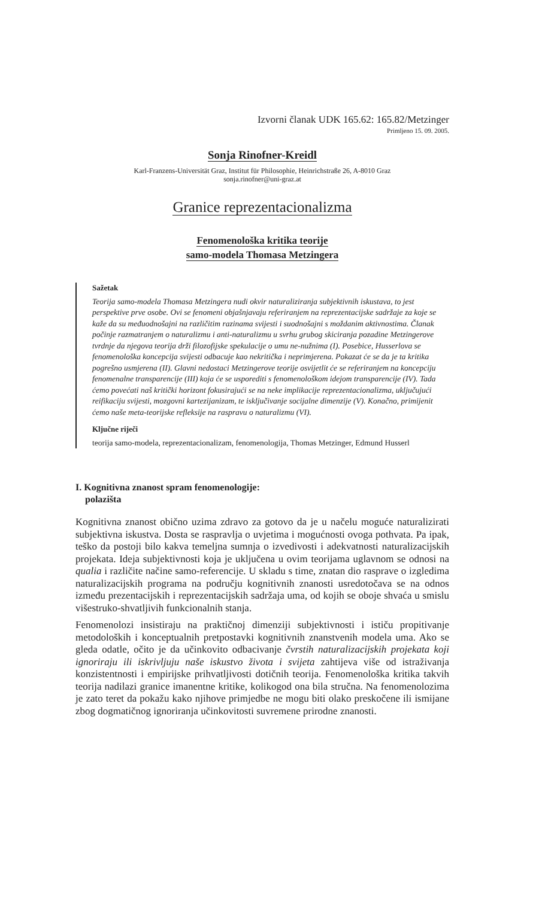Izvorni članak UDK 165.62: 165.82/Metzinger
Primljeno 15. 09. 2005.
Sonja Rinofner-Kreidl
Karl-Franzens-Universität Graz, Institut für Philosophie, Heinrichstraße 26, A-8010 Graz
sonja.rinofner@uni-graz.at
Granice reprezentacionalizma
Fenomenološka kritika teorije
samo-modela Thomasa Metzingera
Sažetak
Teorija samo-modela Thomasa Metzingera nudi okvir naturaliziranja subjektivnih iskustava, to jest perspektive prve osobe. Ovi se fenomeni objašnjavaju referiranjem na reprezentacijske sadržaje za koje se kaže da su međuodnošajni na različitim razinama svijesti i suodnošajni s moždanim aktivnostima. Članak počinje razmatranjem o naturalizmu i anti-naturalizmu u svrhu grubog skiciranja pozadine Metzingerove tvrdnje da njegova teorija drži filozofijske spekulacije o umu ne-nužnima (I). Posebice, Husserlova se fenomenološka koncepcija svijesti odbacuje kao nekritička i neprimjerena. Pokazat će se da je ta kritika pogrešno usmjerena (II). Glavni nedostaci Metzingerove teorije osvijetlit će se referiranjem na koncepciju fenomenalne transparencije (III) koja će se usporediti s fenomenološkom idejom transparencije (IV). Tada ćemo povećati naš kritički horizont fokusirajući se na neke implikacije reprezentacionalizma, uključujući reifikaciju svijesti, mozgovni kartezijanizam, te isključivanje socijalne dimenzije (V). Konačno, primijenit ćemo naše meta-teorijske refleksije na raspravu o naturalizmu (VI).
Ključne riječi
teorija samo-modela, reprezentacionalizam, fenomenologija, Thomas Metzinger, Edmund Husserl
I. Kognitivna znanost spram fenomenologije:
polazišta
Kognitivna znanost obično uzima zdravo za gotovo da je u načelu moguće naturalizirati subjektivna iskustva. Dosta se raspravlja o uvjetima i mogućnosti ovoga pothvata. Pa ipak, teško da postoji bilo kakva temeljna sumnja o izvedivosti i adekvatnosti naturalizacijskih projekata. Ideja subjektivnosti koja je uključena u ovim teorijama uglavnom se odnosi na qualia i različite načine samo-referencije. U skladu s time, znatan dio rasprave o izgledima naturalizacijskih programa na području kognitivnih znanosti usredotočava se na odnos između prezentacijskih i reprezentacijskih sadržaja uma, od kojih se oboje shvaća u smislu višestruko-shvatljivih funkcionalnih stanja.
Fenomenolozi insistiraju na praktičnoj dimenziji subjektivnosti i ističu propitivanje metodoloških i konceptualnih pretpostavki kognitivnih znanstvenih modela uma. Ako se gleda odatle, očito je da učinkovito odbacivanje čvrstih naturalizacijskih projekata koji ignoriraju ili iskrivljuju naše iskustvo života i svijeta zahtijeva više od istraživanja konzistentnosti i empirijske prihvatljivosti dotičnih teorija. Fenomenološka kritika takvih teorija nadilazi granice imanentne kritike, kolikogod ona bila stručna. Na fenomenolozima je zato teret da pokažu kako njihove primjedbe ne mogu biti olako preskočene ili ismijane zbog dogmatičnog ignoriranja učinkovitosti suvremene prirodne znanosti.